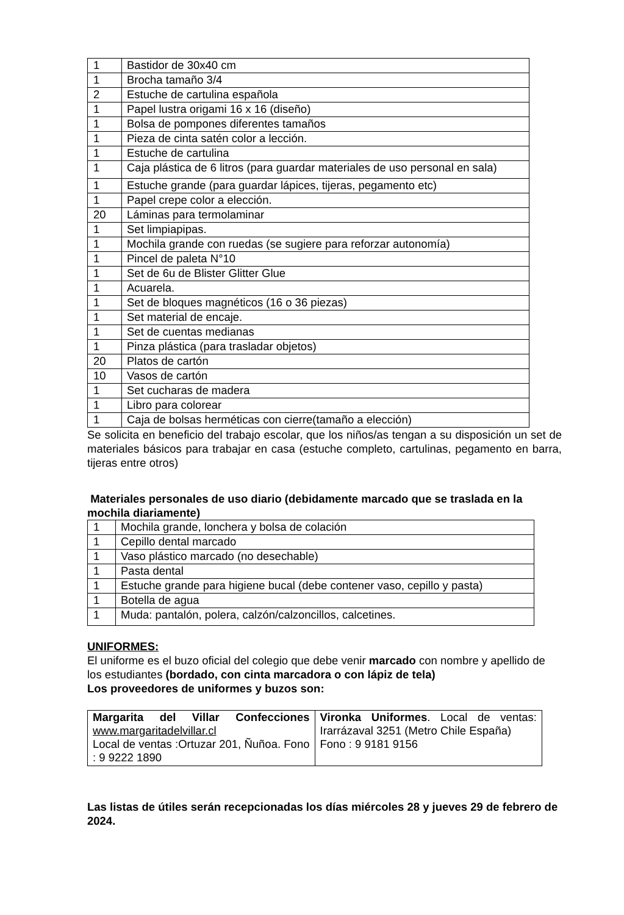| 1 | Bastidor de 30x40 cm |
| 1 | Brocha tamaño 3/4 |
| 2 | Estuche de cartulina española |
| 1 | Papel lustra origami 16 x 16 (diseño) |
| 1 | Bolsa de pompones diferentes tamaños |
| 1 | Pieza de cinta satén color a lección. |
| 1 | Estuche de cartulina |
| 1 | Caja plástica de 6 litros (para guardar materiales de uso personal en sala) |
| 1 | Estuche grande (para guardar lápices, tijeras, pegamento etc) |
| 1 | Papel crepe color a elección. |
| 20 | Láminas para termolaminar |
| 1 | Set limpiapipas. |
| 1 | Mochila grande con ruedas (se sugiere para reforzar autonomía) |
| 1 | Pincel de paleta N°10 |
| 1 | Set de 6u de Blister Glitter Glue |
| 1 | Acuarela. |
| 1 | Set de bloques magnéticos (16 o 36 piezas) |
| 1 | Set material de encaje. |
| 1 | Set de cuentas medianas |
| 1 | Pinza plástica (para trasladar objetos) |
| 20 | Platos de cartón |
| 10 | Vasos de cartón |
| 1 | Set cucharas de madera |
| 1 | Libro para colorear |
| 1 | Caja de bolsas herméticas con cierre(tamaño a elección) |
Se solicita en beneficio del trabajo escolar, que los niños/as tengan a su disposición un set de materiales básicos para trabajar en casa (estuche completo, cartulinas, pegamento en barra, tijeras entre otros)
Materiales personales de uso diario (debidamente marcado que se traslada en la mochila diariamente)
| 1 | Mochila grande, lonchera y bolsa de colación |
| 1 | Cepillo dental marcado |
| 1 | Vaso plástico marcado (no desechable) |
| 1 | Pasta dental |
| 1 | Estuche grande para higiene bucal (debe contener vaso, cepillo y pasta) |
| 1 | Botella de agua |
| 1 | Muda: pantalón, polera, calzón/calzoncillos, calcetines. |
UNIFORMES:
El uniforme es el buzo oficial del colegio que debe venir marcado con nombre y apellido de los estudiantes (bordado, con cinta marcadora o con lápiz de tela)
Los proveedores de uniformes y buzos son:
| Margarita del Villar Confecciones www.margaritadelvillar.cl Local de ventas :Ortuzar 201, Ñuñoa. Fono : 9 9222 1890 | Vironka Uniformes . Local de ventas: Irarrázaval 3251 (Metro Chile España) Fono : 9 9181 9156 |
Las listas de útiles serán recepcionadas los días miércoles 28 y jueves 29 de febrero de 2024.